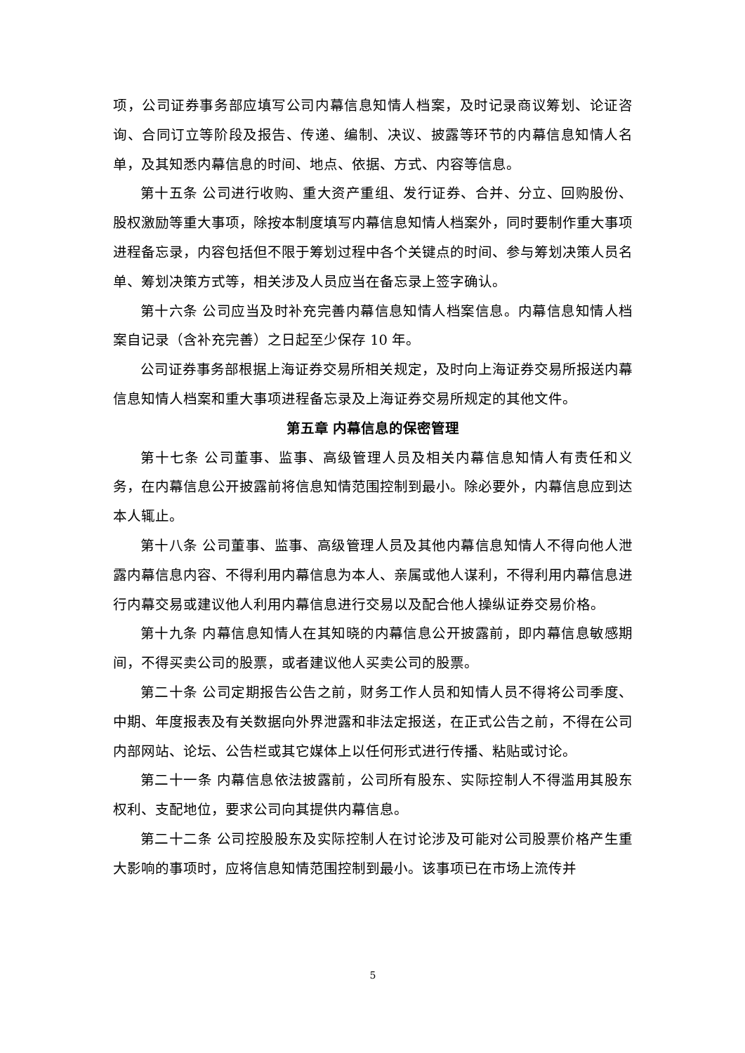项，公司证券事务部应填写公司内幕信息知情人档案，及时记录商议筹划、论证咨询、合同订立等阶段及报告、传递、编制、决议、披露等环节的内幕信息知情人名单，及其知悉内幕信息的时间、地点、依据、方式、内容等信息。
第十五条 公司进行收购、重大资产重组、发行证券、合并、分立、回购股份、股权激励等重大事项，除按本制度填写内幕信息知情人档案外，同时要制作重大事项进程备忘录，内容包括但不限于筹划过程中各个关键点的时间、参与筹划决策人员名单、筹划决策方式等，相关涉及人员应当在备忘录上签字确认。
第十六条 公司应当及时补充完善内幕信息知情人档案信息。内幕信息知情人档案自记录（含补充完善）之日起至少保存 10 年。
公司证券事务部根据上海证券交易所相关规定，及时向上海证券交易所报送内幕信息知情人档案和重大事项进程备忘录及上海证券交易所规定的其他文件。
第五章 内幕信息的保密管理
第十七条 公司董事、监事、高级管理人员及相关内幕信息知情人有责任和义务，在内幕信息公开披露前将信息知情范围控制到最小。除必要外，内幕信息应到达本人辄止。
第十八条 公司董事、监事、高级管理人员及其他内幕信息知情人不得向他人泄露内幕信息内容、不得利用内幕信息为本人、亲属或他人谋利，不得利用内幕信息进行内幕交易或建议他人利用内幕信息进行交易以及配合他人操纵证券交易价格。
第十九条 内幕信息知情人在其知晓的内幕信息公开披露前，即内幕信息敏感期间，不得买卖公司的股票，或者建议他人买卖公司的股票。
第二十条 公司定期报告公告之前，财务工作人员和知情人员不得将公司季度、中期、年度报表及有关数据向外界泄露和非法定报送，在正式公告之前，不得在公司内部网站、论坛、公告栏或其它媒体上以任何形式进行传播、粘贴或讨论。
第二十一条 内幕信息依法披露前，公司所有股东、实际控制人不得滥用其股东权利、支配地位，要求公司向其提供内幕信息。
第二十二条 公司控股股东及实际控制人在讨论涉及可能对公司股票价格产生重大影响的事项时，应将信息知情范围控制到最小。该事项已在市场上流传并
5